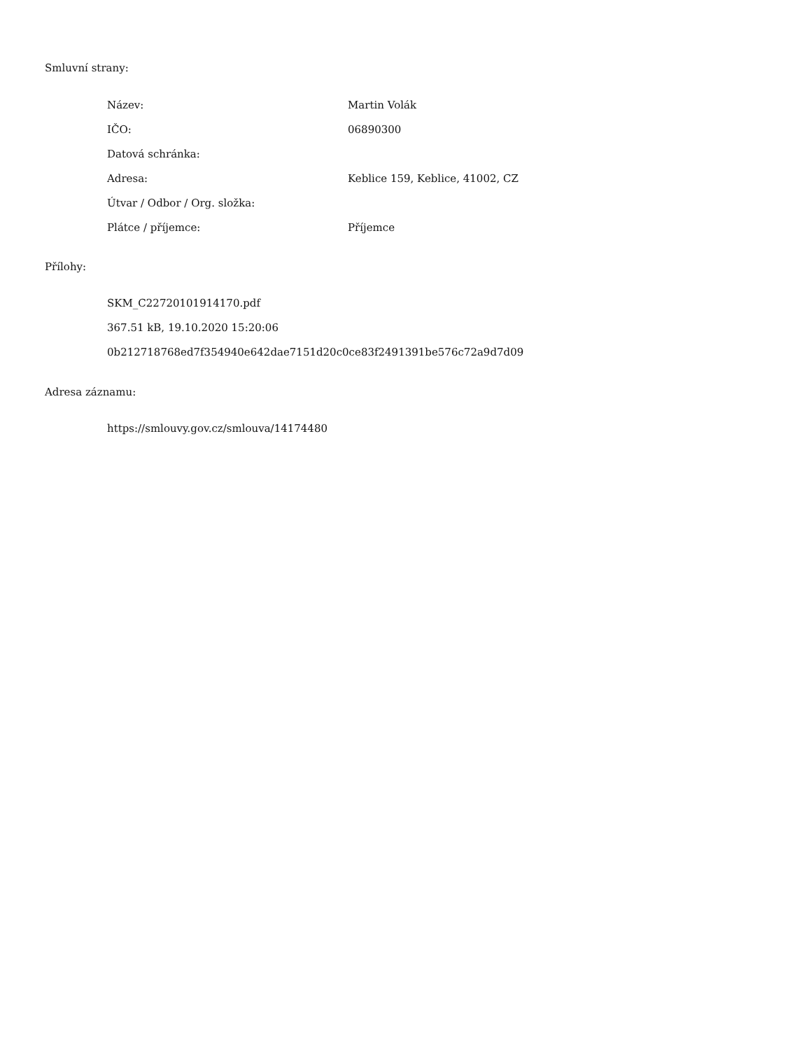Smluvní strany:
| Název: | Martin Volák |
| IČO: | 06890300 |
| Datová schránka: | |
| Adresa: | Keblice 159, Keblice, 41002, CZ |
| Útvar / Odbor / Org. složka: | |
| Plátce / příjemce: | Příjemce |
Přílohy:
SKM_C22720101914170.pdf
367.51 kB, 19.10.2020 15:20:06
0b212718768ed7f354940e642dae7151d20c0ce83f2491391be576c72a9d7d09
Adresa záznamu:
https://smlouvy.gov.cz/smlouva/14174480